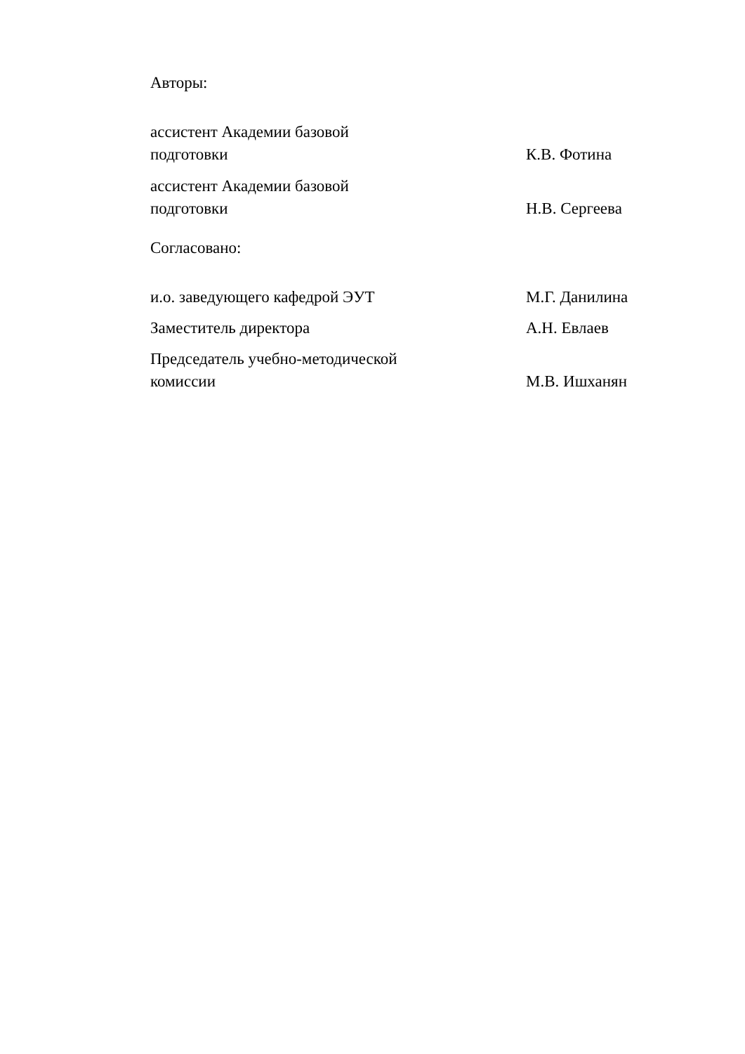Авторы:
ассистент Академии базовой
подготовки
К.В. Фотина
ассистент Академии базовой
подготовки
Н.В. Сергеева
Согласовано:
и.о. заведующего кафедрой ЭУТ М.Г. Данилина
Заместитель директора А.Н. Евлаев
Председатель учебно-методической
комиссии
М.В. Ишханян